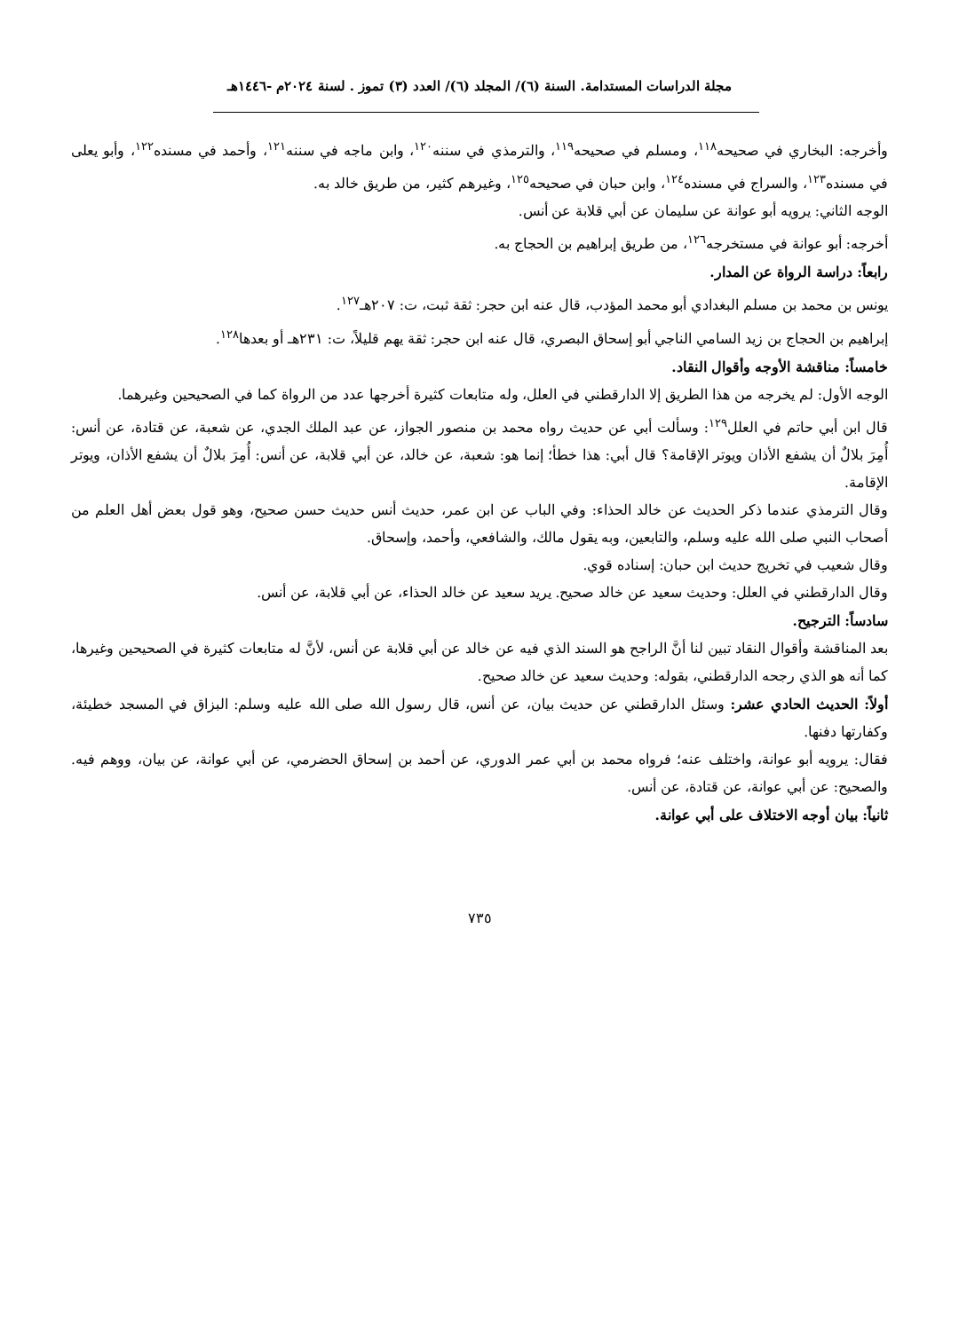مجلة الدراسات المستدامة. السنة (٦)/ المجلد (٦)/ العدد (٣) تموز . لسنة ٢٠٢٤م -١٤٤٦هـ
وأخرجه: البخاري في صحيحه<sup>١١٨</sup>، ومسلم في صحيحه<sup>١١٩</sup>، والترمذي في سننه<sup>١٢٠</sup>، وابن ماجه في سننه<sup>١٢١</sup>، وأحمد في مسنده<sup>١٢٢</sup>، وأبو يعلى في مسنده<sup>١٢٣</sup>، والسراج في مسنده<sup>١٢٤</sup>، وابن حبان في صحيحه<sup>١٢٥</sup>، وغيرهم كثير، من طريق خالد به.
الوجه الثاني: يرويه أبو عوانة عن سليمان عن أبي قلابة عن أنس.
أخرجه: أبو عوانة في مستخرجه<sup>١٢٦</sup>، من طريق إبراهيم بن الحجاج به.
رابعاً: دراسة الرواة عن المدار.
يونس بن محمد بن مسلم البغدادي أبو محمد المؤدب، قال عنه ابن حجر: ثقة ثبت، ت: ٢٠٧هـ<sup>١٢٧</sup>.
إبراهيم بن الحجاج بن زيد السامي الناجي أبو إسحاق البصري، قال عنه ابن حجر: ثقة يهم قليلاً، ت: ٢٣١هـ أو بعدها<sup>١٢٨</sup>.
خامساً: مناقشة الأوجه وأقوال النقاد.
الوجه الأول: لم يخرجه من هذا الطريق إلا الدارقطني في العلل، وله متابعات كثيرة أخرجها عدد من الرواة كما في الصحيحين وغيرهما.
قال ابن أبي حاتم في العلل<sup>١٢٩</sup>: وسألت أبي عن حديث رواه محمد بن منصور الجواز، عن عبد الملك الجدي، عن شعبة، عن قتادة، عن أنس: أُمِرَ بلالٌ أن يشفع الأذان ويوتر الإقامة؟ قال أبي: هذا خطأ؛ إنما هو: شعبة، عن خالد، عن أبي قلابة، عن أنس: أُمِرَ بلالٌ أن يشفع الأذان، ويوتر الإقامة.
وقال الترمذي عندما ذكر الحديث عن خالد الحذاء: وفي الباب عن ابن عمر، حديث أنس حديث حسن صحيح، وهو قول بعض أهل العلم من أصحاب النبي صلى الله عليه وسلم، والتابعين، وبه يقول مالك، والشافعي، وأحمد، وإسحاق.
وقال شعيب في تخريج حديث ابن حبان: إسناده قوي.
وقال الدارقطني في العلل: وحديث سعيد عن خالد صحيح. يريد سعيد عن خالد الحذاء، عن أبي قلابة، عن أنس.
سادساً: الترجيح.
بعد المناقشة وأقوال النقاد تبين لنا أنَّ الراجح هو السند الذي فيه عن خالد عن أبي قلابة عن أنس، لأنَّ له متابعات كثيرة في الصحيحين وغيرها، كما أنه هو الذي رجحه الدارقطني، بقوله: وحديث سعيد عن خالد صحيح.
أولاً: الحديث الحادي عشر: وسئل الدارقطني عن حديث بيان، عن أنس، قال رسول الله صلى الله عليه وسلم: البزاق في المسجد خطيئة، وكفارتها دفنها.
فقال: يرويه أبو عوانة، واختلف عنه؛ فرواه محمد بن أبي عمر الدوري، عن أحمد بن إسحاق الحضرمي، عن أبي عوانة، عن بيان، ووهم فيه. والصحيح: عن أبي عوانة، عن قتادة، عن أنس.
ثانياً: بيان أوجه الاختلاف على أبي عوانة.
٧٣٥